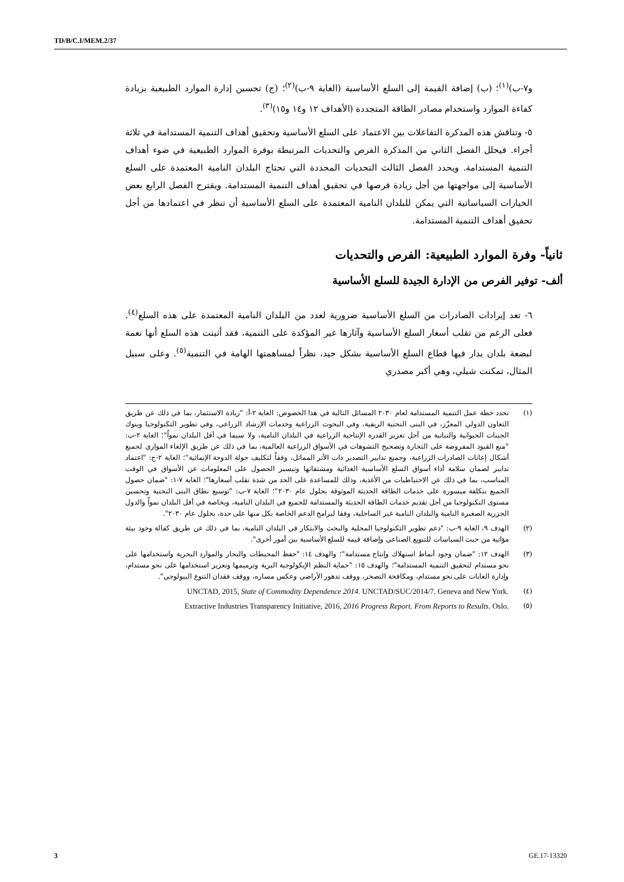TD/B/C.I/MEM.2/37
و٧-ب)<sup>(١)</sup>؛ (ب) إضافة القيمة إلى السلع الأساسية (الغاية ٩-ب)<sup>(٢)</sup>؛ (ج) تحسين إدارة الموارد الطبيعية بزيادة كفاءة الموارد واستخدام مصادر الطاقة المتجددة (الأهداف ١٢ و١٤ و١٥)<sup>(٣)</sup>.
٥- وتناقش هذه المذكرة التفاعلات بين الاعتماد على السلع الأساسية وتحقيق أهداف التنمية المستدامة في ثلاثة أجزاء. فيحلل الفصل الثاني من المذكرة الفرص والتحديات المرتبطة بوفرة الموارد الطبيعية في ضوء أهداف التنمية المستدامة. ويحدد الفصل الثالث التحديات المحددة التي تحتاج البلدان النامية المعتمدة على السلع الأساسية إلى مواجهتها من أجل زيادة فرصها في تحقيق أهداف التنمية المستدامة. ويقترح الفصل الرابع بعض الخيارات السياساتية التي يمكن للبلدان النامية المعتمدة على السلع الأساسية أن تنظر في اعتمادها من أجل تحقيق أهداف التنمية المستدامة.
ثانياً- وفرة الموارد الطبيعية: الفرص والتحديات
ألف- توفير الفرص من الإدارة الجيدة للسلع الأساسية
٦- تعد إيرادات الصادرات من السلع الأساسية ضرورية لعدد من البلدان النامية المعتمدة على هذه السلع<sup>(٤)</sup>. فعلى الرغم من تقلب أسعار السلع الأساسية وآثارها غير المؤكدة على التنمية، فقد أثبتت هذه السلع أنها نعمة لبضعة بلدان يدار فيها قطاع السلع الأساسية بشكل جيد، نظراً لمساهمتها الهامة في التنمية<sup>(٥)</sup>. وعلى سبيل المثال، تمكنت شيلي، وهي أكبر مصدري
(١) تحدد خطة عمل التنمية المستدامة لعام ٢٠٣٠ المسائل التالية في هذا الخصوص: الغاية ٢-أ: "زيادة الاستثمار، بما في ذلك عن طريق التعاون الدولي المعزّز، في البنى التحتية الريفية، وفي البحوث الزراعية وخدمات الإرشاد الزراعي، وفي تطوير التكنولوجيا وبنوك الجينات الحيوانية والنباتية من أجل تعزيز القدرة الإنتاجية الزراعية في البلدان النامية، ولا سيما في أقل البلدان نمواً"؛ الغاية ٢-ب: "منع القيود المفروضة على التجارة وتصحيح التشوهات في الأسواق الزراعية العالمية، بما في ذلك عن طريق الإلغاء الموازي لجميع أشكال إعانات الصادرات الزراعية، وجميع تدابير التصدير ذات الأثر المماثل، وفقاً لتكليف جولة الدوحة الإنمائية"؛ الغاية ٢-ج: "اعتماد تدابير لضمان سلامة أداء أسواق السلع الأساسية الغذائية ومشتقاتها وتيسير الحصول على المعلومات عن الأسواق في الوقت المناسب، بما في ذلك عن الاحتياطيات من الأغذية، وذلك للمساعدة على الحد من شدة تقلب أسعارها"؛ الغاية ٧-١: "ضمان حصول الجميع بتكلفة ميسورة على خدمات الطاقة الحديثة الموثوقة بحلول عام ٢٠٣٠"؛ الغاية ٧-ب: "توسيع نطاق البنى التحتية وتحسين مستوى التكنولوجيا من أجل تقديم خدمات الطاقة الحديثة والمستدامة للجميع في البلدان النامية، وبخاصة في أقل البلدان نمواً والدول الجزرية الصغيرة النامية والبلدان النامية غير الساحلية، وفقا لبرامج الدعم الخاصة بكل منها على حدة، بحلول عام ٢٠٣٠".
(٢) الهدف ٩، الغاية ٩-ب: "دعم تطوير التكنولوجيا المحلية والبحث والابتكار في البلدان النامية، بما في ذلك عن طريق كفالة وجود بيئة مؤاتية من حيث السياسات للتنويع الصناعي وإضافة قيمة للسلع الأساسية بين أمور أخرى".
(٣) الهدف ١٢: "ضمان وجود أنماط استهلاك وإنتاج مستدامة"؛ والهدف ١٤: "حفظ المحيطات والبحار والموارد البحرية واستخدامها على نحو مستدام لتحقيق التنمية المستدامة"؛ والهدف ١٥: "حماية النظم الإيكولوجية البرية وترميمها وتعزيز استخدامها على نحو مستدام، وإدارة الغابات على نحو مستدام، ومكافحة التصحر، ووقف تدهور الأراضي وعكس مساره، ووقف فقدان التنوع البيولوجي".
(٤) UNCTAD, 2015, State of Commodity Dependence 2014. UNCTAD/SUC/2014/7. Geneva and New York.
(٥) Extractive Industries Transparency Initiative, 2016, 2016 Progress Report. From Reports to Results. Oslo.
3 GE.17-13320